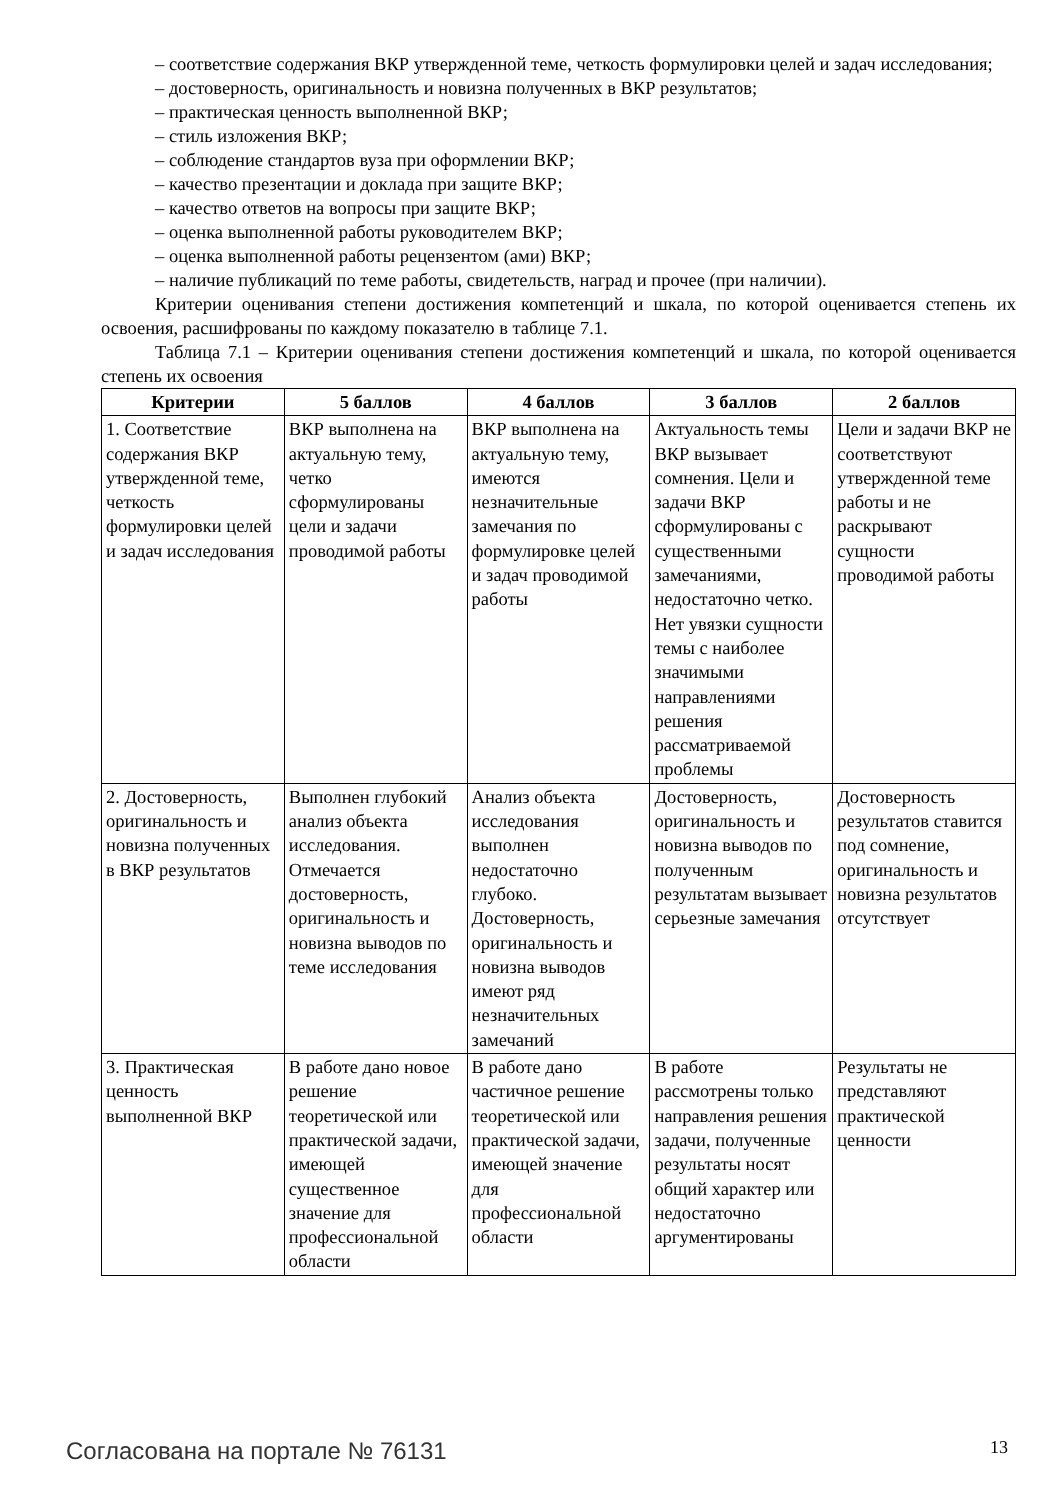– соответствие содержания ВКР утвержденной теме, четкость формулировки целей и задач исследования;
– достоверность, оригинальность и новизна полученных в ВКР результатов;
– практическая ценность выполненной ВКР;
– стиль изложения ВКР;
– соблюдение стандартов вуза при оформлении ВКР;
– качество презентации и доклада при защите ВКР;
– качество ответов на вопросы при защите ВКР;
– оценка выполненной работы руководителем ВКР;
– оценка выполненной работы рецензентом (ами) ВКР;
– наличие публикаций по теме работы, свидетельств, наград и прочее (при наличии).
Критерии оценивания степени достижения компетенций и шкала, по которой оценивается степень их освоения, расшифрованы по каждому показателю в таблице 7.1.
Таблица 7.1 – Критерии оценивания степени достижения компетенций и шкала, по которой оценивается степень их освоения
| Критерии | 5 баллов | 4 баллов | 3 баллов | 2 баллов |
| --- | --- | --- | --- | --- |
| 1. Соответствие содержания ВКР утвержденной теме, четкость формулировки целей и задач исследования | ВКР выполнена на актуальную тему, четко сформулированы цели и задачи проводимой работы | ВКР выполнена на актуальную тему, имеются незначительные замечания по формулировке целей и задач проводимой работы | Актуальность темы ВКР вызывает сомнения. Цели и задачи ВКР сформулированы с существенными замечаниями, недостаточно четко. Нет увязки сущности темы с наиболее значимыми направлениями решения рассматриваемой проблемы | Цели и задачи ВКР не соответствуют утвержденной теме работы и не раскрывают сущности проводимой работы |
| 2. Достоверность, оригинальность и новизна полученных в ВКР результатов | Выполнен глубокий анализ объекта исследования. Отмечается достоверность, оригинальность и новизна выводов по теме исследования | Анализ объекта исследования выполнен недостаточно глубоко. Достоверность, оригинальность и новизна выводов имеют ряд незначительных замечаний | Достоверность, оригинальность и новизна выводов по полученным результатам вызывает серьезные замечания | Достоверность результатов ставится под сомнение, оригинальность и новизна результатов отсутствует |
| 3. Практическая ценность выполненной ВКР | В работе дано новое решение теоретической или практической задачи, имеющей существенное значение для профессиональной области | В работе дано частичное решение теоретической или практической задачи, имеющей значение для профессиональной области | В работе рассмотрены только направления решения задачи, полученные результаты носят общий характер или недостаточно аргументированы | Результаты не представляют практической ценности |
Согласована на портале № 76131 13